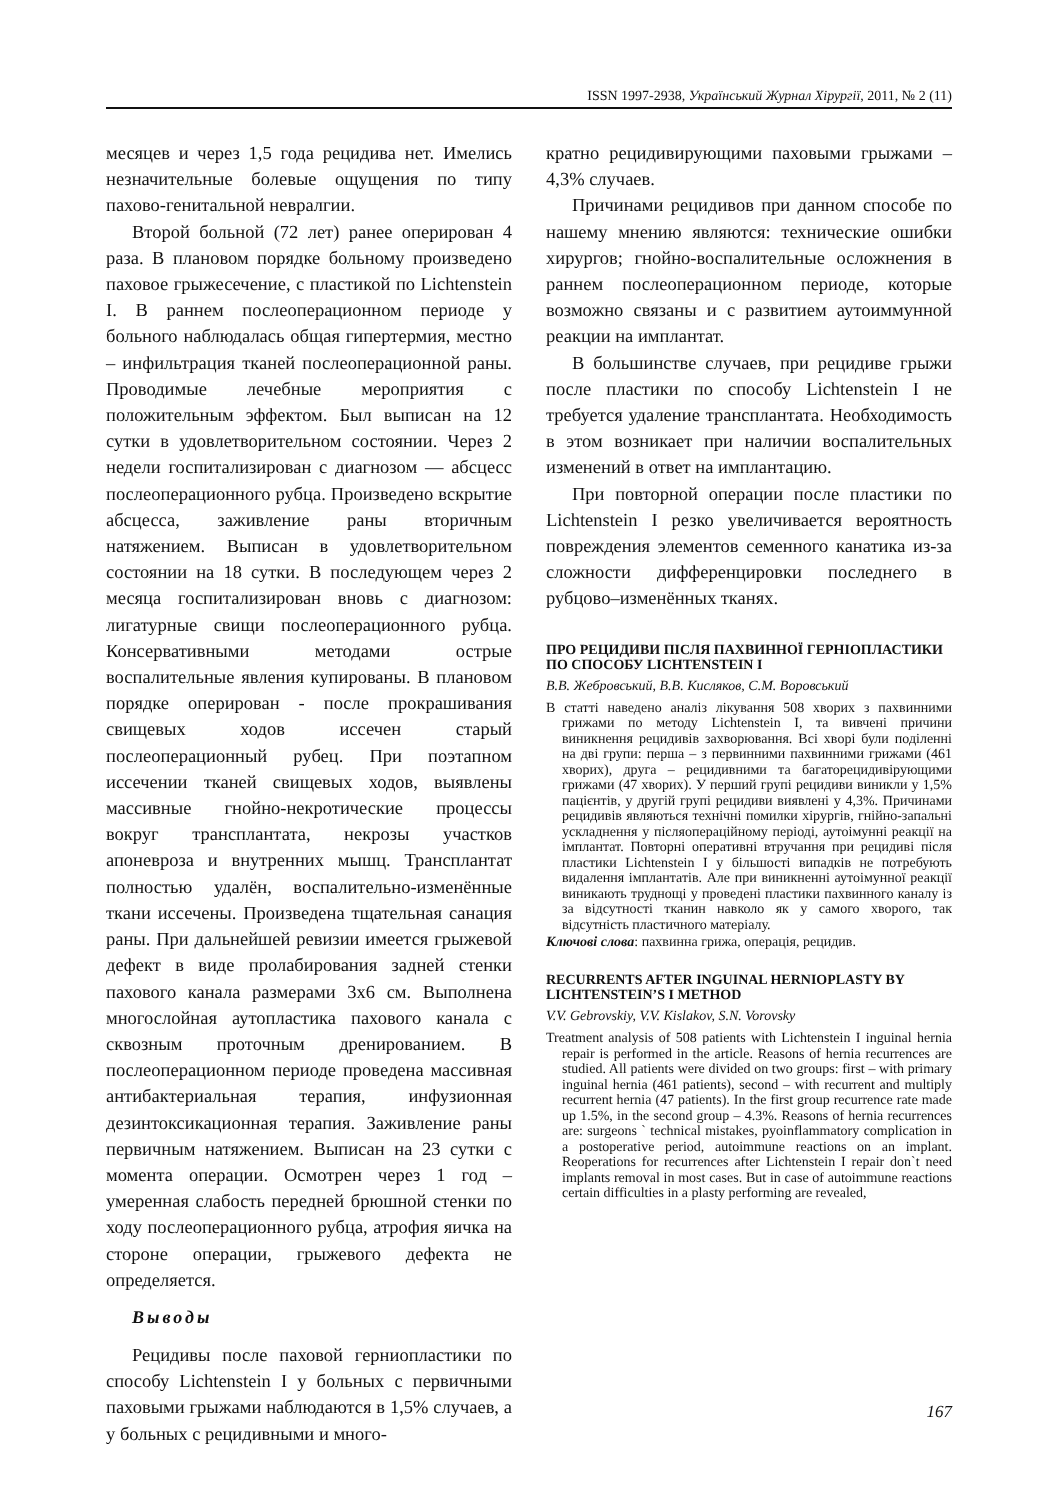ISSN 1997-2938, Український Журнал Хірургії, 2011, № 2 (11)
месяцев и через 1,5 года рецидива нет. Имелись незначительные болевые ощущения по типу пахово-генитальной невралгии.
Второй больной (72 лет) ранее оперирован 4 раза. В плановом порядке больному произведено паховое грыжесечение, с пластикой по Lichtenstein I. В раннем послеоперационном периоде у больного наблюдалась общая гипертермия, местно – инфильтрация тканей послеоперационной раны. Проводимые лечебные мероприятия с положительным эффектом. Был выписан на 12 сутки в удовлетворительном состоянии. Через 2 недели госпитализирован с диагнозом — абсцесс послеоперационного рубца. Произведено вскрытие абсцесса, заживление раны вторичным натяжением. Выписан в удовлетворительном состоянии на 18 сутки. В последующем через 2 месяца госпитализирован вновь с диагнозом: лигатурные свищи послеоперационного рубца. Консервативными методами острые воспалительные явления купированы. В плановом порядке оперирован - после прокрашивания свищевых ходов иссечен старый послеоперационный рубец. При поэтапном иссечении тканей свищевых ходов, выявлены массивные гнойно-некротические процессы вокруг трансплантата, некрозы участков апоневроза и внутренних мышц. Трансплантат полностью удалён, воспалительно-изменённые ткани иссечены. Произведена тщательная санация раны. При дальнейшей ревизии имеется грыжевой дефект в виде пролабирования задней стенки пахового канала размерами 3х6 см. Выполнена многослойная аутопластика пахового канала с сквозным проточным дренированием. В послеоперационном периоде проведена массивная антибактериальная терапия, инфузионная дезинтоксикационная терапия. Заживление раны первичным натяжением. Выписан на 23 сутки с момента операции. Осмотрен через 1 год – умеренная слабость передней брюшной стенки по ходу послеоперационного рубца, атрофия яичка на стороне операции, грыжевого дефекта не определяется.
Выводы
Рецидивы после паховой герниопластики по способу Lichtenstein I у больных с первичными паховыми грыжами наблюдаются в 1,5% случаев, а у больных с рецидивными и много-
кратно рецидивирующими паховыми грыжами – 4,3% случаев.
Причинами рецидивов при данном способе по нашему мнению являются: технические ошибки хирургов; гнойно-воспалительные осложнения в раннем послеоперационном периоде, которые возможно связаны и с развитием аутоиммунной реакции на имплантат.
В большинстве случаев, при рецидиве грыжи после пластики по способу Lichtenstein I не требуется удаление трансплантата. Необходимость в этом возникает при наличии воспалительных изменений в ответ на имплантацию.
При повторной операции после пластики по Lichtenstein I резко увеличивается вероятность повреждения элементов семенного канатика из-за сложности дифференцировки последнего в рубцово–изменённых тканях.
ПРО РЕЦИДИВИ ПІСЛЯ ПАХВИННОЇ ГЕРНІОПЛАСТИКИ ПО СПОСОБУ LICHTENSTEIN I
В.В. Жебровський, В.В. Кисляков, С.М. Воровський
В статті наведено аналіз лікування 508 хворих з пахвинними грижами по методу Lichtenstein I, та вивчені причини виникнення рецидивів захворювання. Всі хворі були поділенні на дві групи: перша – з первинними пахвинними грижами (461 хворих), друга – рецидивними та багаторецидивірующими грижами (47 хворих). У перший групі рецидиви виникли у 1,5% пацієнтів, у другій групі рецидиви виявлені у 4,3%. Причинами рецидивів являються технічні помилки хірургів, гнійно-запальні ускладнення у післяопераційному періоді, аутоімунні реакції на імплантат. Повторні оперативні втручання при рецидиві після пластики Lichtenstein I у більшості випадків не потребують видалення імплантатів. Але при виникненні аутоімунної реакції виникають труднощі у проведені пластики пахвинного каналу із за відсутності тканин навколо як у самого хворого, так відсутність пластичного матеріалу.
Ключові слова: пахвинна грижа, операція, рецидив.
RECURRENTS AFTER INGUINAL HERNIOPLASTY BY LICHTENSTEIN’S I METHOD
V.V. Gebrovskiy, V.V. Kislakov, S.N. Vorovsky
Treatment analysis of 508 patients with Lichtenstein I inguinal hernia repair is performed in the article. Reasons of hernia recurrences are studied. All patients were divided on two groups: first – with primary inguinal hernia (461 patients), second – with recurrent and multiply recurrent hernia (47 patients). In the first group recurrence rate made up 1.5%, in the second group – 4.3%. Reasons of hernia recurrences are: surgeons ` technical mistakes, pyoinflammatory complication in a postoperative period, autoimmune reactions on an implant. Reoperations for recurrences after Lichtenstein I repair don`t need implants removal in most cases. But in case of autoimmune reactions certain difficulties in a plasty performing are revealed,
167